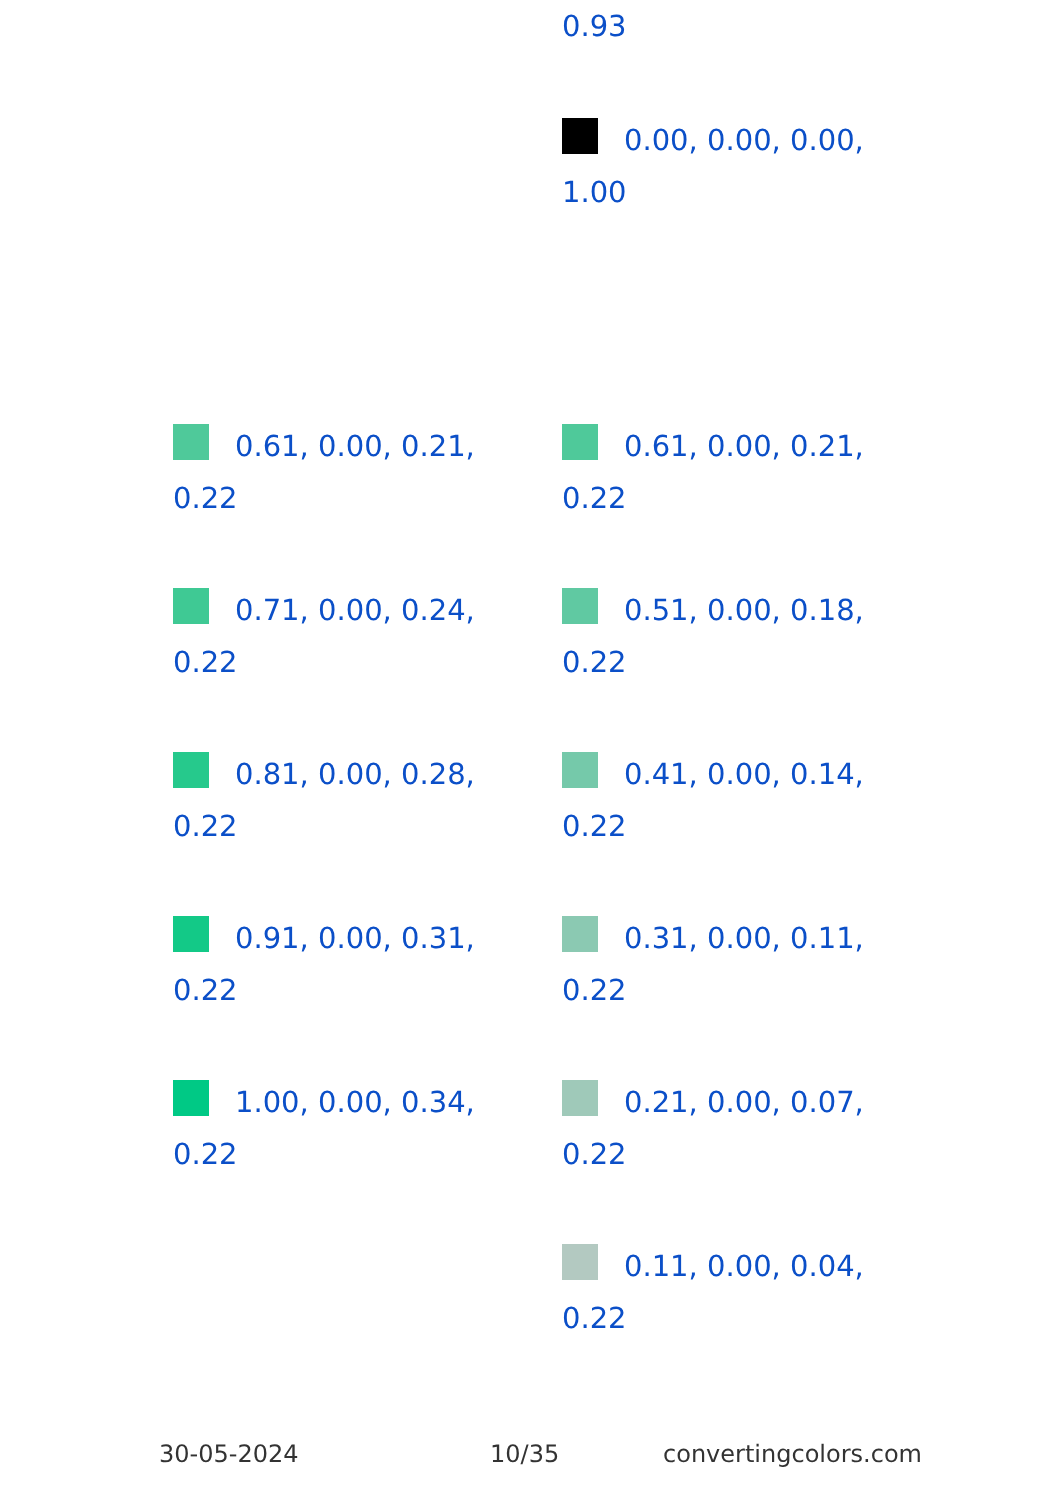0.93
0.00, 0.00, 0.00, 1.00
0.61, 0.00, 0.21, 0.22
0.61, 0.00, 0.21, 0.22
0.71, 0.00, 0.24, 0.22
0.51, 0.00, 0.18, 0.22
0.81, 0.00, 0.28, 0.22
0.41, 0.00, 0.14, 0.22
0.91, 0.00, 0.31, 0.22
0.31, 0.00, 0.11, 0.22
1.00, 0.00, 0.34, 0.22
0.21, 0.00, 0.07, 0.22
0.11, 0.00, 0.04, 0.22
30-05-2024 10/35 convertingcolors.com